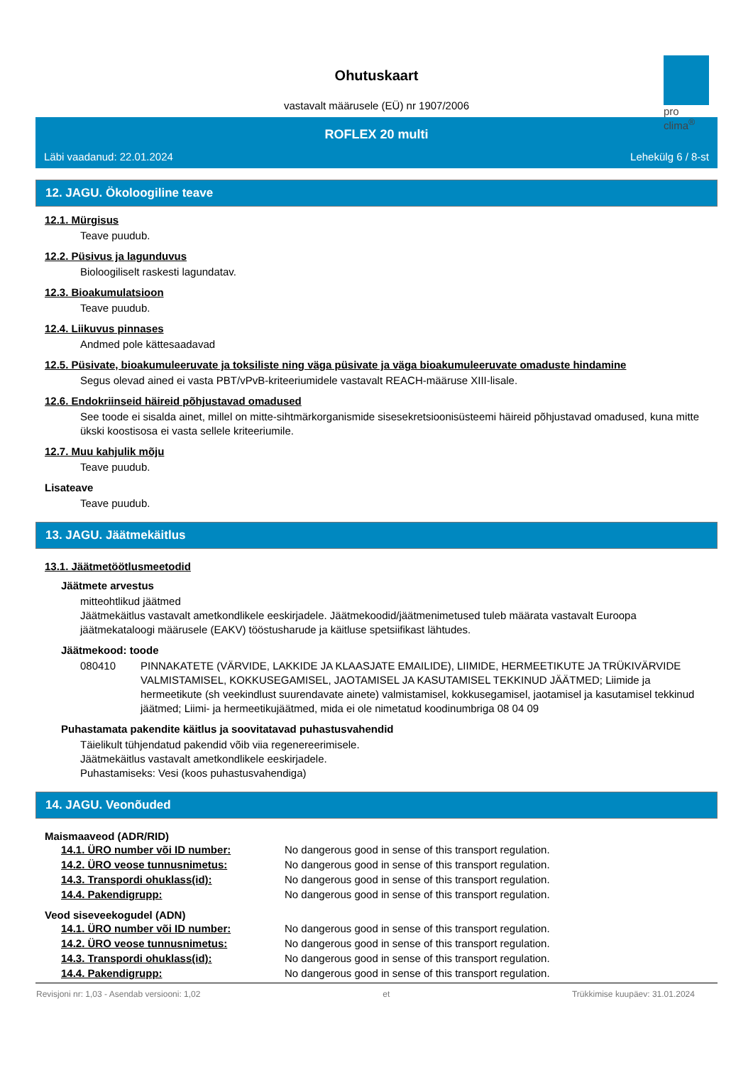pro clima<sup>®</sup>
Ohutuskaart
vastavalt määrusele (EÜ) nr 1907/2006
ROFLEX 20 multi
Läbi vaadanud: 22.01.2024 Lehekülg 6 / 8-st
12. JAGU. Ökoloogiline teave
12.1. Mürgisus
Teave puudub.
12.2. Püsivus ja lagunduvus
Bioloogiliselt raskesti lagundatav.
12.3. Bioakumulatsioon
Teave puudub.
12.4. Liikuvus pinnases
Andmed pole kättesaadavad
12.5. Püsivate, bioakumuleeruvate ja toksiliste ning väga püsivate ja väga bioakumuleeruvate omaduste hindamine
Segus olevad ained ei vasta PBT/vPvB-kriteeriumidele vastavalt REACH-määruse XIII-lisale.
12.6. Endokriinseid häireid põhjustavad omadused
See toode ei sisalda ainet, millel on mitte-sihtmärkorganismide sisesekretsioonisüsteemi häireid põhjustavad omadused, kuna mitte ükski koostisosa ei vasta sellele kriteeriumile.
12.7. Muu kahjulik mõju
Teave puudub.
Lisateave
Teave puudub.
13. JAGU. Jäätmekäitlus
13.1. Jäätmetöötlusmeetodid
Jäätmete arvestus
mitteohtlikud jäätmed
Jäätmekäitlus vastavalt ametkondlikele eeskirjadele. Jäätmekoodid/jäätmenimetused tuleb määrata vastavalt Euroopa jäätmekataloogi määrusele (EAKV) tööstusharude ja käitluse spetsiifikast lähtudes.
Jäätmekood: toode
080410 PINNAKATETE (VÄRVIDE, LAKKIDE JA KLAASJATE EMAILIDE), LIIMIDE, HERMEETIKUTE JA TRÜKIVÄRVIDE VALMISTAMISEL, KOKKUSEGAMISEL, JAOTAMISEL JA KASUTAMISEL TEKKINUD JÄÄTMED; Liimide ja hermeetikute (sh veekindlust suurendavate ainete) valmistamisel, kokkusegamisel, jaotamisel ja kasutamisel tekkinud jäätmed; Liimi- ja hermeetikujäätmed, mida ei ole nimetatud koodinumbriga 08 04 09
Puhastamata pakendite käitlus ja soovitatavad puhastusvahendid
Täielikult tühjendatud pakendid võib viia regenereerimisele.
Jäätmekäitlus vastavalt ametkondlikele eeskirjadele.
Puhastamiseks: Vesi (koos puhastusvahendiga)
14. JAGU. Veonõuded
Maismaaveod (ADR/RID)
| 14.1. ÜRO number või ID number: | No dangerous good in sense of this transport regulation. |
| 14.2. ÜRO veose tunnusnimetus: | No dangerous good in sense of this transport regulation. |
| 14.3. Transpordi ohuklass(id): | No dangerous good in sense of this transport regulation. |
| 14.4. Pakendigrupp: | No dangerous good in sense of this transport regulation. |
Veod siseveekogudel (ADN)
| 14.1. ÜRO number või ID number: | No dangerous good in sense of this transport regulation. |
| 14.2. ÜRO veose tunnusnimetus: | No dangerous good in sense of this transport regulation. |
| 14.3. Transpordi ohuklass(id): | No dangerous good in sense of this transport regulation. |
| 14.4. Pakendigrupp: | No dangerous good in sense of this transport regulation. |
Revisjoni nr: 1,03 - Asendab versiooni: 1,02 et Trükkimise kuupäev: 31.01.2024